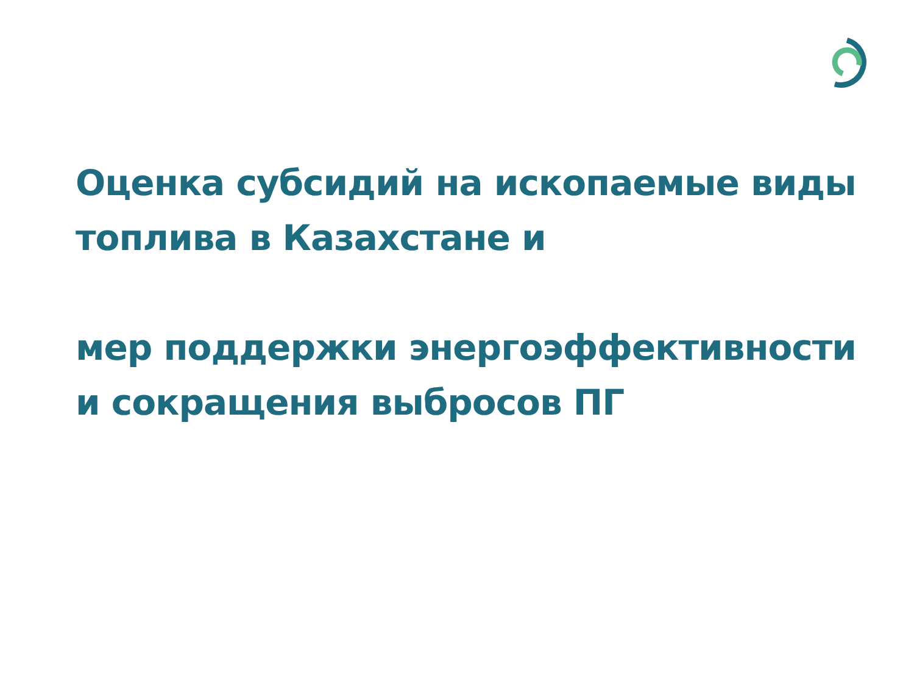Оценка субсидий на ископаемые виды топлива в Казахстане и
мер поддержки энергоэффективности и сокращения выбросов ПГ